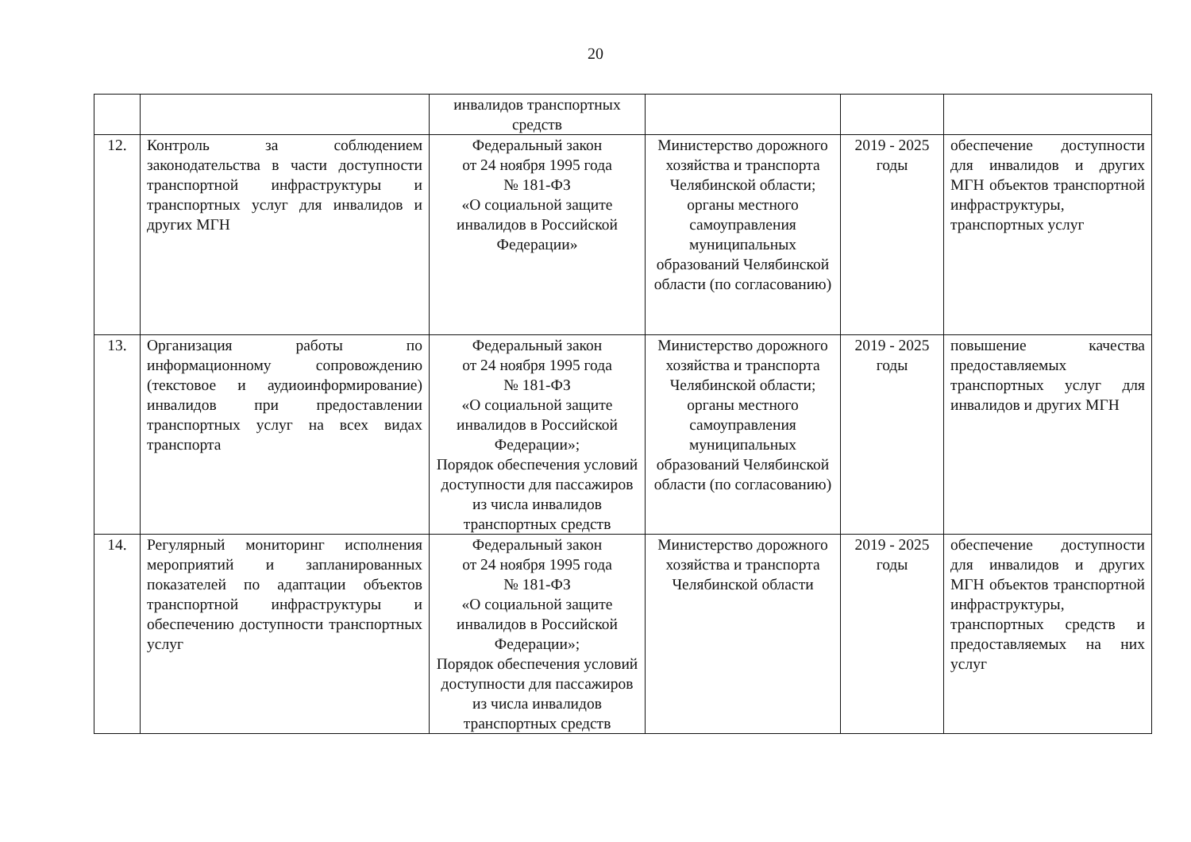20
| | | инвалидов транспортных средств | | | |
| 12. | Контроль за соблюдением законодательства в части доступности транспортной инфраструктуры и транспортных услуг для инвалидов и других МГН | Федеральный закон от 24 ноября 1995 года № 181-ФЗ «О социальной защите инвалидов в Российской Федерации» | Министерство дорожного хозяйства и транспорта Челябинской области; органы местного самоуправления муниципальных образований Челябинской области (по согласованию) | 2019 - 2025 годы | обеспечение доступности для инвалидов и других МГН объектов транспортной инфраструктуры, транспортных услуг |
| 13. | Организация работы по информационному сопровождению (текстовое и аудиоинформирование) инвалидов при предоставлении транспортных услуг на всех видах транспорта | Федеральный закон от 24 ноября 1995 года № 181-ФЗ «О социальной защите инвалидов в Российской Федерации»; Порядок обеспечения условий доступности для пассажиров из числа инвалидов транспортных средств | Министерство дорожного хозяйства и транспорта Челябинской области; органы местного самоуправления муниципальных образований Челябинской области (по согласованию) | 2019 - 2025 годы | повышение качества предоставляемых транспортных услуг для инвалидов и других МГН |
| 14. | Регулярный мониторинг исполнения мероприятий и запланированных показателей по адаптации объектов транспортной инфраструктуры и обеспечению доступности транспортных услуг | Федеральный закон от 24 ноября 1995 года № 181-ФЗ «О социальной защите инвалидов в Российской Федерации»; Порядок обеспечения условий доступности для пассажиров из числа инвалидов транспортных средств | Министерство дорожного хозяйства и транспорта Челябинской области | 2019 - 2025 годы | обеспечение доступности для инвалидов и других МГН объектов транспортной инфраструктуры, транспортных средств и предоставляемых на них услуг |